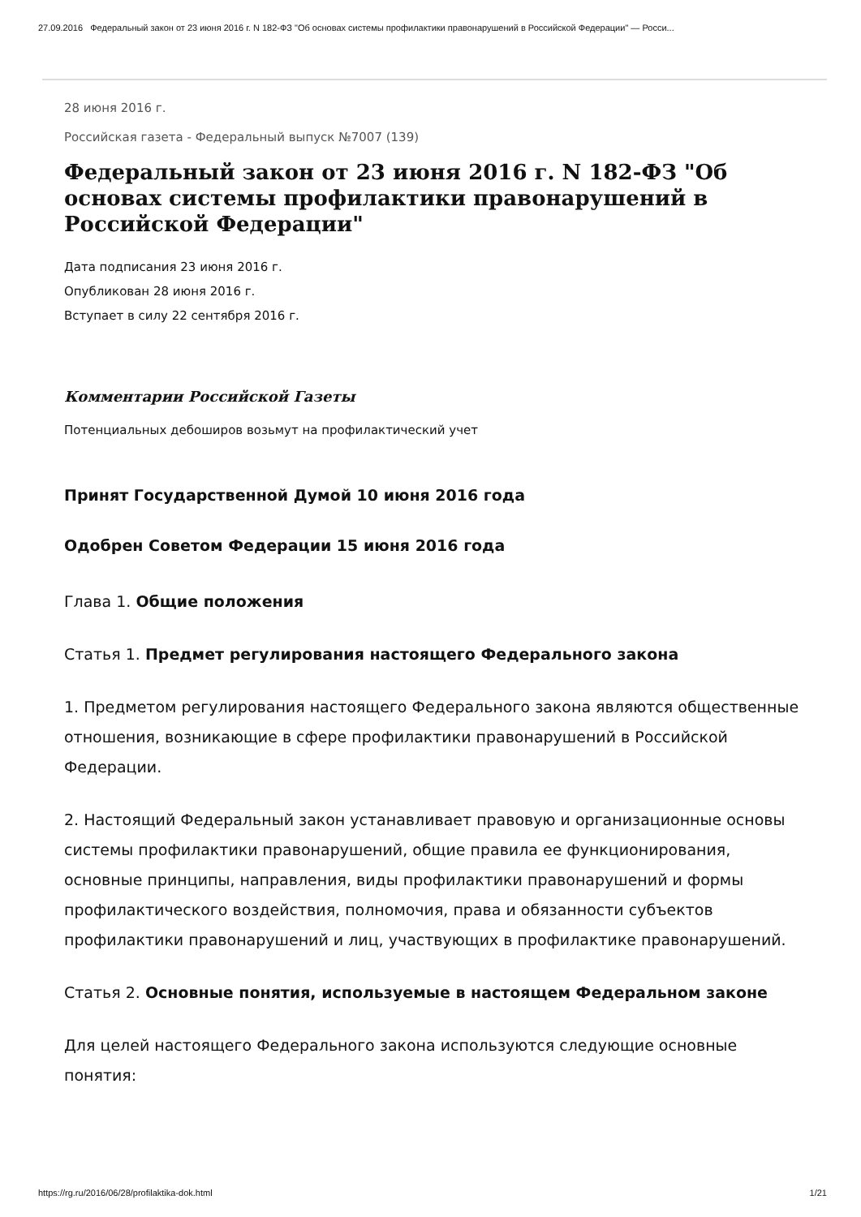27.09.2016 Федеральный закон от 23 июня 2016 г. N 182-ФЗ "Об основах системы профилактики правонарушений в Российской Федерации" — Росси...
28 июня 2016 г.
Российская газета - Федеральный выпуск №7007 (139)
Федеральный закон от 23 июня 2016 г. N 182-ФЗ "Об основах системы профилактики правонарушений в Российской Федерации"
Дата подписания 23 июня 2016 г.
Опубликован 28 июня 2016 г.
Вступает в силу 22 сентября 2016 г.
Комментарии Российской Газеты
Потенциальных дебоширов возьмут на профилактический учет
Принят Государственной Думой 10 июня 2016 года
Одобрен Советом Федерации 15 июня 2016 года
Глава 1. Общие положения
Статья 1. Предмет регулирования настоящего Федерального закона
1. Предметом регулирования настоящего Федерального закона являются общественные отношения, возникающие в сфере профилактики правонарушений в Российской Федерации.
2. Настоящий Федеральный закон устанавливает правовую и организационные основы системы профилактики правонарушений, общие правила ее функционирования, основные принципы, направления, виды профилактики правонарушений и формы профилактического воздействия, полномочия, права и обязанности субъектов профилактики правонарушений и лиц, участвующих в профилактике правонарушений.
Статья 2. Основные понятия, используемые в настоящем Федеральном законе
Для целей настоящего Федерального закона используются следующие основные понятия:
https://rg.ru/2016/06/28/profilaktika-dok.html 1/21